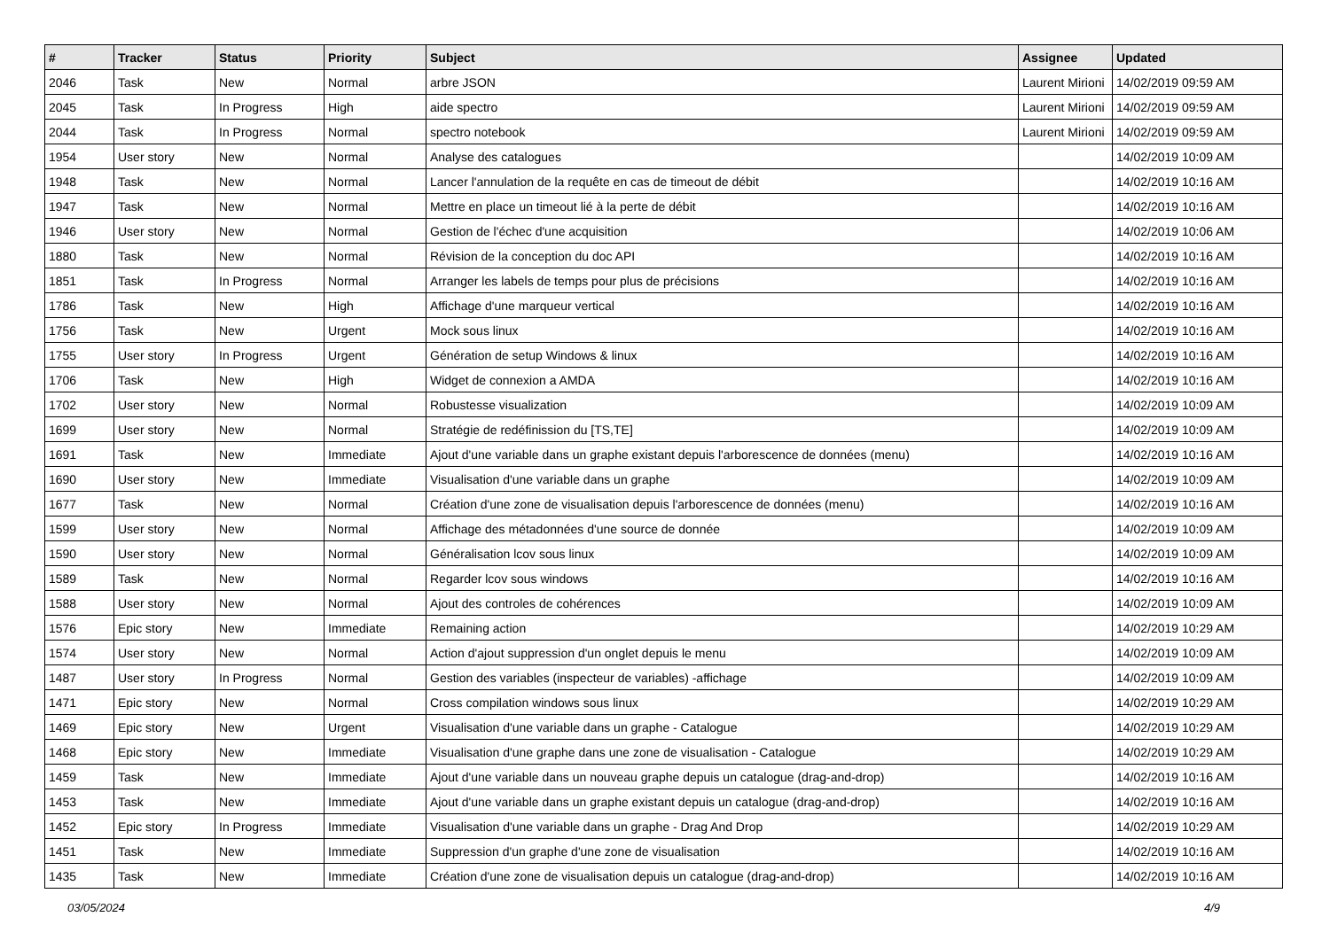| # | Tracker | Status | Priority | Subject | Assignee | Updated |
| --- | --- | --- | --- | --- | --- | --- |
| 2046 | Task | New | Normal | arbre JSON | Laurent Mirioni | 14/02/2019 09:59 AM |
| 2045 | Task | In Progress | High | aide spectro | Laurent Mirioni | 14/02/2019 09:59 AM |
| 2044 | Task | In Progress | Normal | spectro notebook | Laurent Mirioni | 14/02/2019 09:59 AM |
| 1954 | User story | New | Normal | Analyse des catalogues | | 14/02/2019 10:09 AM |
| 1948 | Task | New | Normal | Lancer l'annulation de la requête en cas de timeout de débit | | 14/02/2019 10:16 AM |
| 1947 | Task | New | Normal | Mettre en place un timeout lié à la perte de débit | | 14/02/2019 10:16 AM |
| 1946 | User story | New | Normal | Gestion de l'échec d'une acquisition | | 14/02/2019 10:06 AM |
| 1880 | Task | New | Normal | Révision de la conception du doc API | | 14/02/2019 10:16 AM |
| 1851 | Task | In Progress | Normal | Arranger les labels de temps pour plus de précisions | | 14/02/2019 10:16 AM |
| 1786 | Task | New | High | Affichage d'une marqueur vertical | | 14/02/2019 10:16 AM |
| 1756 | Task | New | Urgent | Mock sous linux | | 14/02/2019 10:16 AM |
| 1755 | User story | In Progress | Urgent | Génération de setup Windows & linux | | 14/02/2019 10:16 AM |
| 1706 | Task | New | High | Widget de connexion a AMDA | | 14/02/2019 10:16 AM |
| 1702 | User story | New | Normal | Robustesse visualization | | 14/02/2019 10:09 AM |
| 1699 | User story | New | Normal | Stratégie de redéfinission du [TS,TE] | | 14/02/2019 10:09 AM |
| 1691 | Task | New | Immediate | Ajout d'une variable dans un graphe existant depuis l'arborescence de données (menu) | | 14/02/2019 10:16 AM |
| 1690 | User story | New | Immediate | Visualisation d'une variable dans un graphe | | 14/02/2019 10:09 AM |
| 1677 | Task | New | Normal | Création d'une zone de visualisation depuis l'arborescence de données (menu) | | 14/02/2019 10:16 AM |
| 1599 | User story | New | Normal | Affichage des métadonnées d'une source de donnée | | 14/02/2019 10:09 AM |
| 1590 | User story | New | Normal | Généralisation lcov sous linux | | 14/02/2019 10:09 AM |
| 1589 | Task | New | Normal | Regarder lcov sous windows | | 14/02/2019 10:16 AM |
| 1588 | User story | New | Normal | Ajout des controles de cohérences | | 14/02/2019 10:09 AM |
| 1576 | Epic story | New | Immediate | Remaining action | | 14/02/2019 10:29 AM |
| 1574 | User story | New | Normal | Action d'ajout suppression d'un onglet depuis le menu | | 14/02/2019 10:09 AM |
| 1487 | User story | In Progress | Normal | Gestion des variables (inspecteur de variables) -affichage | | 14/02/2019 10:09 AM |
| 1471 | Epic story | New | Normal | Cross compilation windows sous linux | | 14/02/2019 10:29 AM |
| 1469 | Epic story | New | Urgent | Visualisation d'une variable dans un graphe - Catalogue | | 14/02/2019 10:29 AM |
| 1468 | Epic story | New | Immediate | Visualisation d'une graphe dans une zone de visualisation - Catalogue | | 14/02/2019 10:29 AM |
| 1459 | Task | New | Immediate | Ajout d'une variable dans un nouveau graphe depuis un catalogue (drag-and-drop) | | 14/02/2019 10:16 AM |
| 1453 | Task | New | Immediate | Ajout d'une variable dans un graphe existant depuis un catalogue (drag-and-drop) | | 14/02/2019 10:16 AM |
| 1452 | Epic story | In Progress | Immediate | Visualisation d'une variable dans un graphe - Drag And Drop | | 14/02/2019 10:29 AM |
| 1451 | Task | New | Immediate | Suppression d'un graphe d'une zone de visualisation | | 14/02/2019 10:16 AM |
| 1435 | Task | New | Immediate | Création d'une zone de visualisation depuis un catalogue (drag-and-drop) | | 14/02/2019 10:16 AM |
03/05/2024 4/9